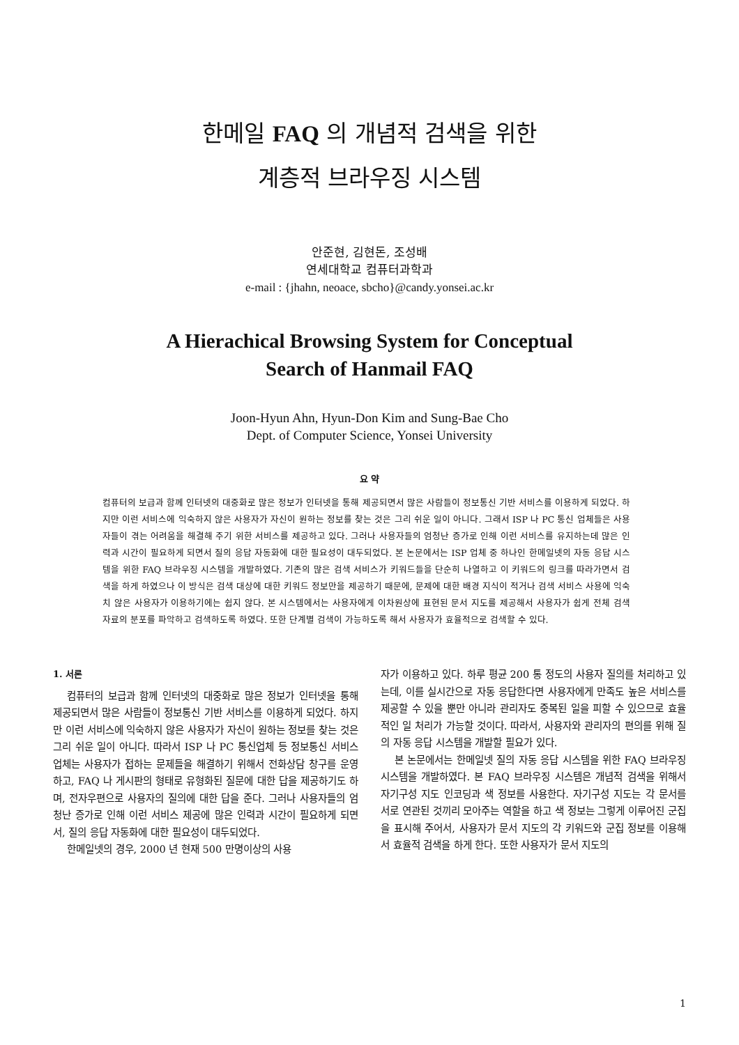한메일 FAQ 의 개념적 검색을 위한
계층적 브라우징 시스템
안준현, 김현돈, 조성배
연세대학교 컴퓨터과학과
e-mail : {jhahn, neoace, sbcho}@candy.yonsei.ac.kr
A Hierachical Browsing System for Conceptual
Search of Hanmail FAQ
Joon-Hyun Ahn, Hyun-Don Kim and Sung-Bae Cho
Dept. of Computer Science, Yonsei University
요 약
컴퓨터의 보급과 함께 인터넷의 대중화로 많은 정보가 인터넷을 통해 제공되면서 많은 사람들이 정보통신 기반 서비스를 이용하게 되었다. 하지만 이런 서비스에 익숙하지 않은 사용자가 자신이 원하는 정보를 찾는 것은 그리 쉬운 일이 아니다. 그래서 ISP 나 PC 통신 업체들은 사용자들이 겪는 어려움을 해결해 주기 위한 서비스를 제공하고 있다. 그러나 사용자들의 엄청난 증가로 인해 이런 서비스를 유지하는데 많은 인력과 시간이 필요하게 되면서 질의 응답 자동화에 대한 필요성이 대두되었다. 본 논문에서는 ISP 업체 중 하나인 한메일넷의 자동 응답 시스템을 위한 FAQ 브라우징 시스템을 개발하였다. 기존의 많은 검색 서비스가 키워드들을 단순히 나열하고 이 키워드의 링크를 따라가면서 검색을 하게 하였으나 이 방식은 검색 대상에 대한 키워드 정보만을 제공하기 때문에, 문제에 대한 배경 지식이 적거나 검색 서비스 사용에 익숙치 않은 사용자가 이용하기에는 쉽지 않다. 본 시스템에서는 사용자에게 이차원상에 표현된 문서 지도를 제공해서 사용자가 쉽게 전체 검색 자료의 분포를 파악하고 검색하도록 하였다. 또한 단계별 검색이 가능하도록 해서 사용자가 효율적으로 검색할 수 있다.
1. 서론
컴퓨터의 보급과 함께 인터넷의 대중화로 많은 정보가 인터넷을 통해 제공되면서 많은 사람들이 정보통신 기반 서비스를 이용하게 되었다. 하지만 이런 서비스에 익숙하지 않은 사용자가 자신이 원하는 정보를 찾는 것은 그리 쉬운 일이 아니다. 따라서 ISP 나 PC 통신업체 등 정보통신 서비스 업체는 사용자가 접하는 문제들을 해결하기 위해서 전화상담 창구를 운영하고, FAQ 나 게시판의 형태로 유형화된 질문에 대한 답을 제공하기도 하며, 전자우편으로 사용자의 질의에 대한 답을 준다. 그러나 사용자들의 엄청난 증가로 인해 이런 서비스 제공에 많은 인력과 시간이 필요하게 되면서, 질의 응답 자동화에 대한 필요성이 대두되었다.
한메일넷의 경우, 2000 년 현재 500 만명이상의 사용
자가 이용하고 있다. 하루 평균 200 통 정도의 사용자 질의를 처리하고 있는데, 이를 실시간으로 자동 응답한다면 사용자에게 만족도 높은 서비스를 제공할 수 있을 뿐만 아니라 관리자도 중복된 일을 피할 수 있으므로 효율적인 일 처리가 가능할 것이다. 따라서, 사용자와 관리자의 편의를 위해 질의 자동 응답 시스템을 개발할 필요가 있다.
본 논문에서는 한메일넷 질의 자동 응답 시스템을 위한 FAQ 브라우징 시스템을 개발하였다. 본 FAQ 브라우징 시스템은 개념적 검색을 위해서 자기구성 지도 인코딩과 색 정보를 사용한다. 자기구성 지도는 각 문서를 서로 연관된 것끼리 모아주는 역할을 하고 색 정보는 그렇게 이루어진 군집을 표시해 주어서, 사용자가 문서 지도의 각 키워드와 군집 정보를 이용해서 효율적 검색을 하게 한다. 또한 사용자가 문서 지도의
1